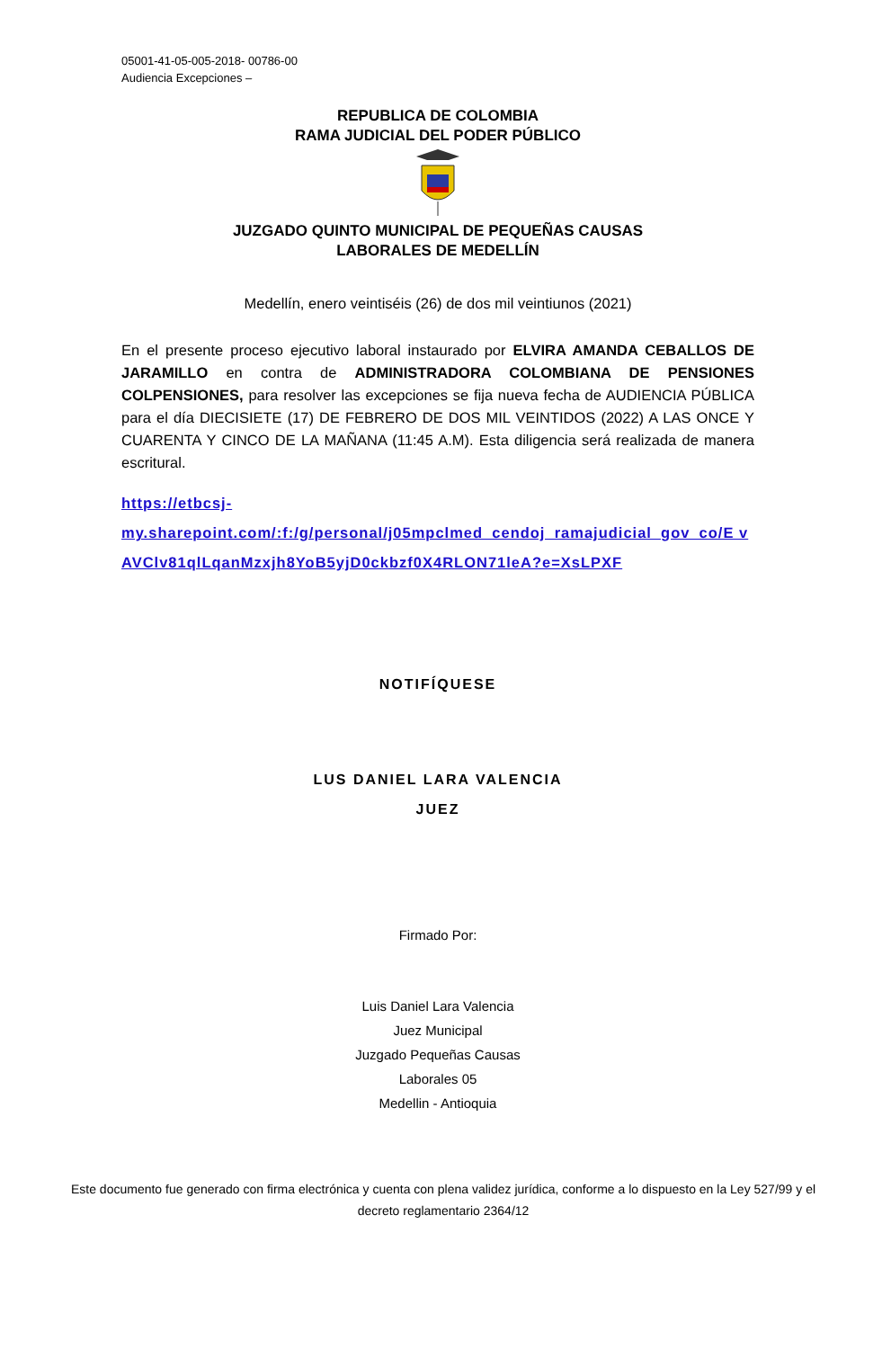05001-41-05-005-2018- 00786-00
Audiencia Excepciones –
REPUBLICA DE COLOMBIA
RAMA JUDICIAL DEL PODER PÚBLICO
JUZGADO QUINTO MUNICIPAL DE PEQUEÑAS CAUSAS
LABORALES DE MEDELLÍN
Medellín, enero veintiséis (26) de dos mil veintiunos (2021)
En el presente proceso ejecutivo laboral instaurado por ELVIRA AMANDA CEBALLOS DE JARAMILLO en contra de ADMINISTRADORA COLOMBIANA DE PENSIONES COLPENSIONES, para resolver las excepciones se fija nueva fecha de AUDIENCIA PÚBLICA para el día DIECISIETE (17) DE FEBRERO DE DOS MIL VEINTIDOS (2022) A LAS ONCE Y CUARENTA Y CINCO DE LA MAÑANA (11:45 A.M). Esta diligencia será realizada de manera escritural.
https://etbcsj-
my.sharepoint.com/:f:/g/personal/j05mpclmed_cendoj_ramajudicial_gov_co/E vAVClv81qlLqanMzxjh8YoB5yjD0ckbzf0X4RLON71leA?e=XsLPXF
NOTIFÍQUESE
LUS DANIEL LARA VALENCIA
JUEZ
Firmado Por:
Luis Daniel Lara Valencia
Juez Municipal
Juzgado Pequeñas Causas
Laborales 05
Medellin - Antioquia
Este documento fue generado con firma electrónica y cuenta con plena validez jurídica, conforme a lo dispuesto en la Ley 527/99 y el decreto reglamentario 2364/12